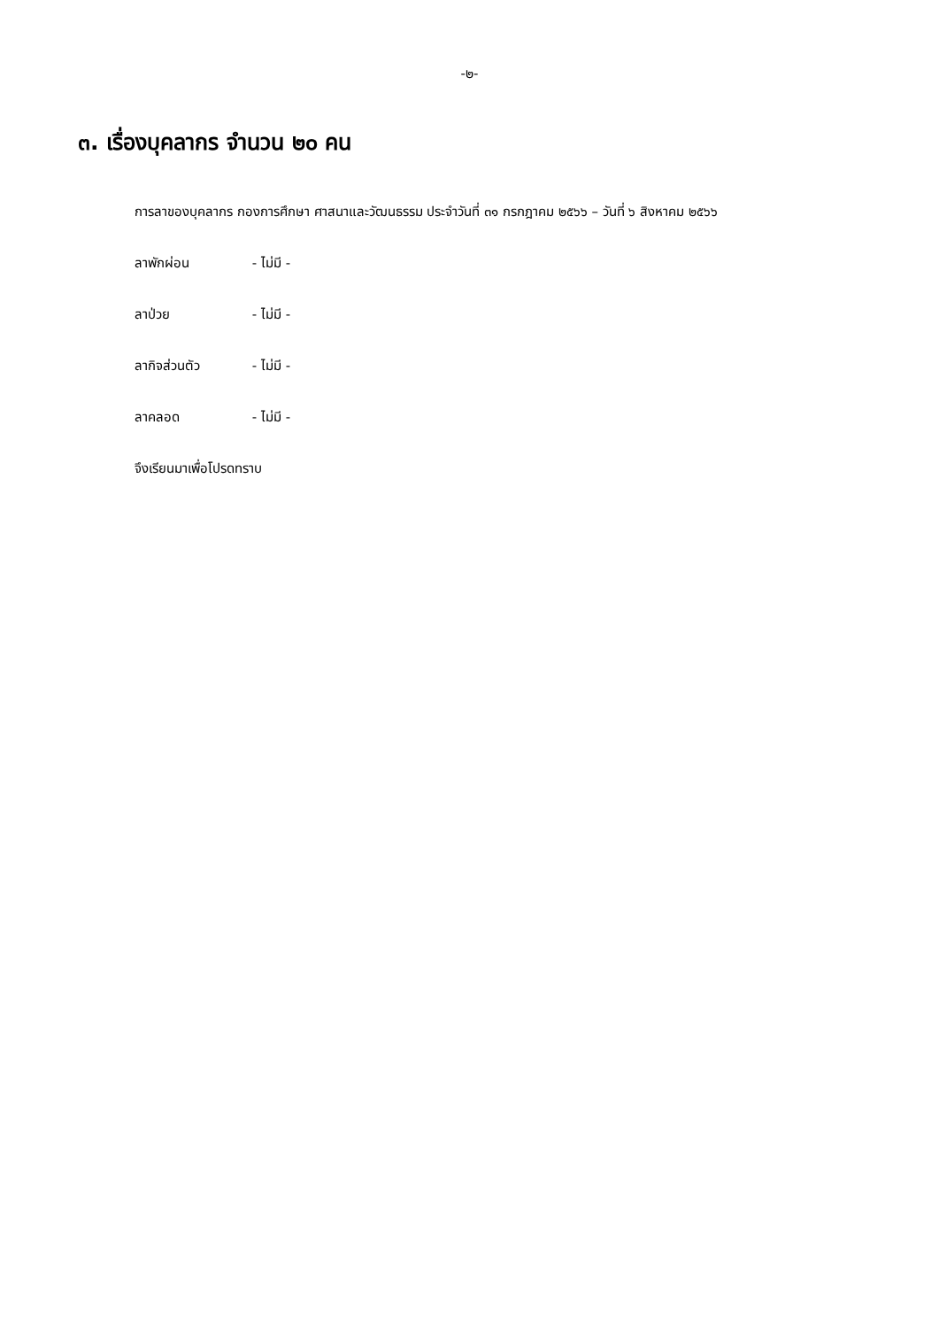-๒-
๓. เรื่องบุคลากร จำนวน ๒๐ คน
การลาของบุคลากร กองการศึกษา ศาสนาและวัฒนธรรม ประจำวันที่ ๓๑ กรกฎาคม ๒๕๖๖ – วันที่ ๖ สิงหาคม ๒๕๖๖
ลาพักผ่อน - ไม่มี -
ลาป่วย - ไม่มี -
ลากิจส่วนตัว - ไม่มี -
ลาคลอด - ไม่มี -
จึงเรียนมาเพื่อโปรดทราบ